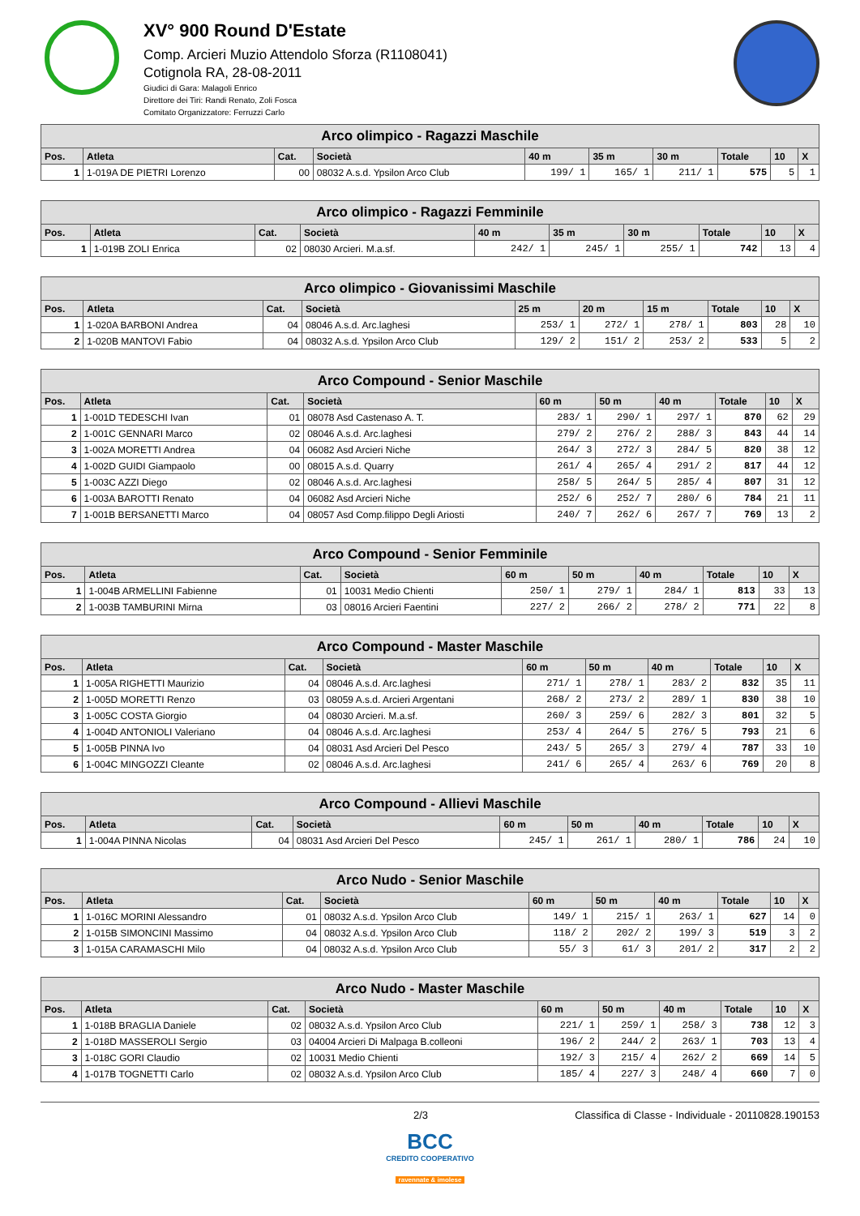XV° 900 Round D'Estate
Comp. Arcieri Muzio Attendolo Sforza (R1108041)
Cotignola RA, 28-08-2011
Giudici di Gara: Malagoli Enrico
Direttore dei Tiri: Randi Renato, Zoli Fosca
Comitato Organizzatore: Ferruzzi Carlo
| Arco olimpico - Ragazzi Maschile | | | | | | | | | |
| --- | --- | --- | --- | --- | --- | --- | --- | --- | --- |
| Pos. | Atleta | Cat. | Società | 40 m | 35 m | 30 m | Totale | 10 | X |
| 1 | 1-019A DE PIETRI Lorenzo | 00 | 08032 A.s.d. Ypsilon Arco Club | 199/ 1 | 165/ 1 | 211/ 1 | 575 | 5 | 1 |
| Arco olimpico - Ragazzi Femminile | | | | | | | | | |
| --- | --- | --- | --- | --- | --- | --- | --- | --- | --- |
| Pos. | Atleta | Cat. | Società | 40 m | 35 m | 30 m | Totale | 10 | X |
| 1 | 1-019B ZOLI Enrica | 02 | 08030 Arcieri. M.a.sf. | 242/ 1 | 245/ 1 | 255/ 1 | 742 | 13 | 4 |
| Arco olimpico - Giovanissimi Maschile | | | | | | | | | |
| --- | --- | --- | --- | --- | --- | --- | --- | --- | --- |
| Pos. | Atleta | Cat. | Società | 25 m | 20 m | 15 m | Totale | 10 | X |
| 1 | 1-020A BARBONI Andrea | 04 | 08046 A.s.d. Arc.laghesi | 253/ 1 | 272/ 1 | 278/ 1 | 803 | 28 | 10 |
| 2 | 1-020B MANTOVI Fabio | 04 | 08032 A.s.d. Ypsilon Arco Club | 129/ 2 | 151/ 2 | 253/ 2 | 533 | 5 | 2 |
| Arco Compound - Senior Maschile | | | | | | | | | |
| --- | --- | --- | --- | --- | --- | --- | --- | --- | --- |
| Pos. | Atleta | Cat. | Società | 60 m | 50 m | 40 m | Totale | 10 | X |
| 1 | 1-001D TEDESCHI Ivan | 01 | 08078 Asd Castenaso A. T. | 283/ 1 | 290/ 1 | 297/ 1 | 870 | 62 | 29 |
| 2 | 1-001C GENNARI Marco | 02 | 08046 A.s.d. Arc.laghesi | 279/ 2 | 276/ 2 | 288/ 3 | 843 | 44 | 14 |
| 3 | 1-002A MORETTI Andrea | 04 | 06082 Asd Arcieri Niche | 264/ 3 | 272/ 3 | 284/ 5 | 820 | 38 | 12 |
| 4 | 1-002D GUIDI Giampaolo | 00 | 08015 A.s.d. Quarry | 261/ 4 | 265/ 4 | 291/ 2 | 817 | 44 | 12 |
| 5 | 1-003C AZZI Diego | 02 | 08046 A.s.d. Arc.laghesi | 258/ 5 | 264/ 5 | 285/ 4 | 807 | 31 | 12 |
| 6 | 1-003A BAROTTI Renato | 04 | 06082 Asd Arcieri Niche | 252/ 6 | 252/ 7 | 280/ 6 | 784 | 21 | 11 |
| 7 | 1-001B BERSANETTI Marco | 04 | 08057 Asd Comp.filippo Degli Ariosti | 240/ 7 | 262/ 6 | 267/ 7 | 769 | 13 | 2 |
| Arco Compound - Senior Femminile | | | | | | | | | |
| --- | --- | --- | --- | --- | --- | --- | --- | --- | --- |
| Pos. | Atleta | Cat. | Società | 60 m | 50 m | 40 m | Totale | 10 | X |
| 1 | 1-004B ARMELLINI Fabienne | 01 | 10031 Medio Chienti | 250/ 1 | 279/ 1 | 284/ 1 | 813 | 33 | 13 |
| 2 | 1-003B TAMBURINI Mirna | 03 | 08016 Arcieri Faentini | 227/ 2 | 266/ 2 | 278/ 2 | 771 | 22 | 8 |
| Arco Compound - Master Maschile | | | | | | | | | |
| --- | --- | --- | --- | --- | --- | --- | --- | --- | --- |
| Pos. | Atleta | Cat. | Società | 60 m | 50 m | 40 m | Totale | 10 | X |
| 1 | 1-005A RIGHETTI Maurizio | 04 | 08046 A.s.d. Arc.laghesi | 271/ 1 | 278/ 1 | 283/ 2 | 832 | 35 | 11 |
| 2 | 1-005D MORETTI Renzo | 03 | 08059 A.s.d. Arcieri Argentani | 268/ 2 | 273/ 2 | 289/ 1 | 830 | 38 | 10 |
| 3 | 1-005C COSTA Giorgio | 04 | 08030 Arcieri. M.a.sf. | 260/ 3 | 259/ 6 | 282/ 3 | 801 | 32 | 5 |
| 4 | 1-004D ANTONIOLI Valeriano | 04 | 08046 A.s.d. Arc.laghesi | 253/ 4 | 264/ 5 | 276/ 5 | 793 | 21 | 6 |
| 5 | 1-005B PINNA Ivo | 04 | 08031 Asd Arcieri Del Pesco | 243/ 5 | 265/ 3 | 279/ 4 | 787 | 33 | 10 |
| 6 | 1-004C MINGOZZI Cleante | 02 | 08046 A.s.d. Arc.laghesi | 241/ 6 | 265/ 4 | 263/ 6 | 769 | 20 | 8 |
| Arco Compound - Allievi Maschile | | | | | | | | | |
| --- | --- | --- | --- | --- | --- | --- | --- | --- | --- |
| Pos. | Atleta | Cat. | Società | 60 m | 50 m | 40 m | Totale | 10 | X |
| 1 | 1-004A PINNA Nicolas | 04 | 08031 Asd Arcieri Del Pesco | 245/ 1 | 261/ 1 | 280/ 1 | 786 | 24 | 10 |
| Arco Nudo - Senior Maschile | | | | | | | | | |
| --- | --- | --- | --- | --- | --- | --- | --- | --- | --- |
| Pos. | Atleta | Cat. | Società | 60 m | 50 m | 40 m | Totale | 10 | X |
| 1 | 1-016C MORINI Alessandro | 01 | 08032 A.s.d. Ypsilon Arco Club | 149/ 1 | 215/ 1 | 263/ 1 | 627 | 14 | 0 |
| 2 | 1-015B SIMONCINI Massimo | 04 | 08032 A.s.d. Ypsilon Arco Club | 118/ 2 | 202/ 2 | 199/ 3 | 519 | 3 | 2 |
| 3 | 1-015A CARAMASCHI Milo | 04 | 08032 A.s.d. Ypsilon Arco Club | 55/ 3 | 61/ 3 | 201/ 2 | 317 | 2 | 2 |
| Arco Nudo - Master Maschile | | | | | | | | | |
| --- | --- | --- | --- | --- | --- | --- | --- | --- | --- |
| Pos. | Atleta | Cat. | Società | 60 m | 50 m | 40 m | Totale | 10 | X |
| 1 | 1-018B BRAGLIA Daniele | 02 | 08032 A.s.d. Ypsilon Arco Club | 221/ 1 | 259/ 1 | 258/ 3 | 738 | 12 | 3 |
| 2 | 1-018D MASSEROLI Sergio | 03 | 04004 Arcieri Di Malpaga B.colleoni | 196/ 2 | 244/ 2 | 263/ 1 | 703 | 13 | 4 |
| 3 | 1-018C GORI Claudio | 02 | 10031 Medio Chienti | 192/ 3 | 215/ 4 | 262/ 2 | 669 | 14 | 5 |
| 4 | 1-017B TOGNETTI Carlo | 02 | 08032 A.s.d. Ypsilon Arco Club | 185/ 4 | 227/ 3 | 248/ 4 | 660 | 7 | 0 |
2/3 Classifica di Classe - Individuale - 20110828.190153
BCC
CREDITO COOPERATIVO
ravennate & imolese